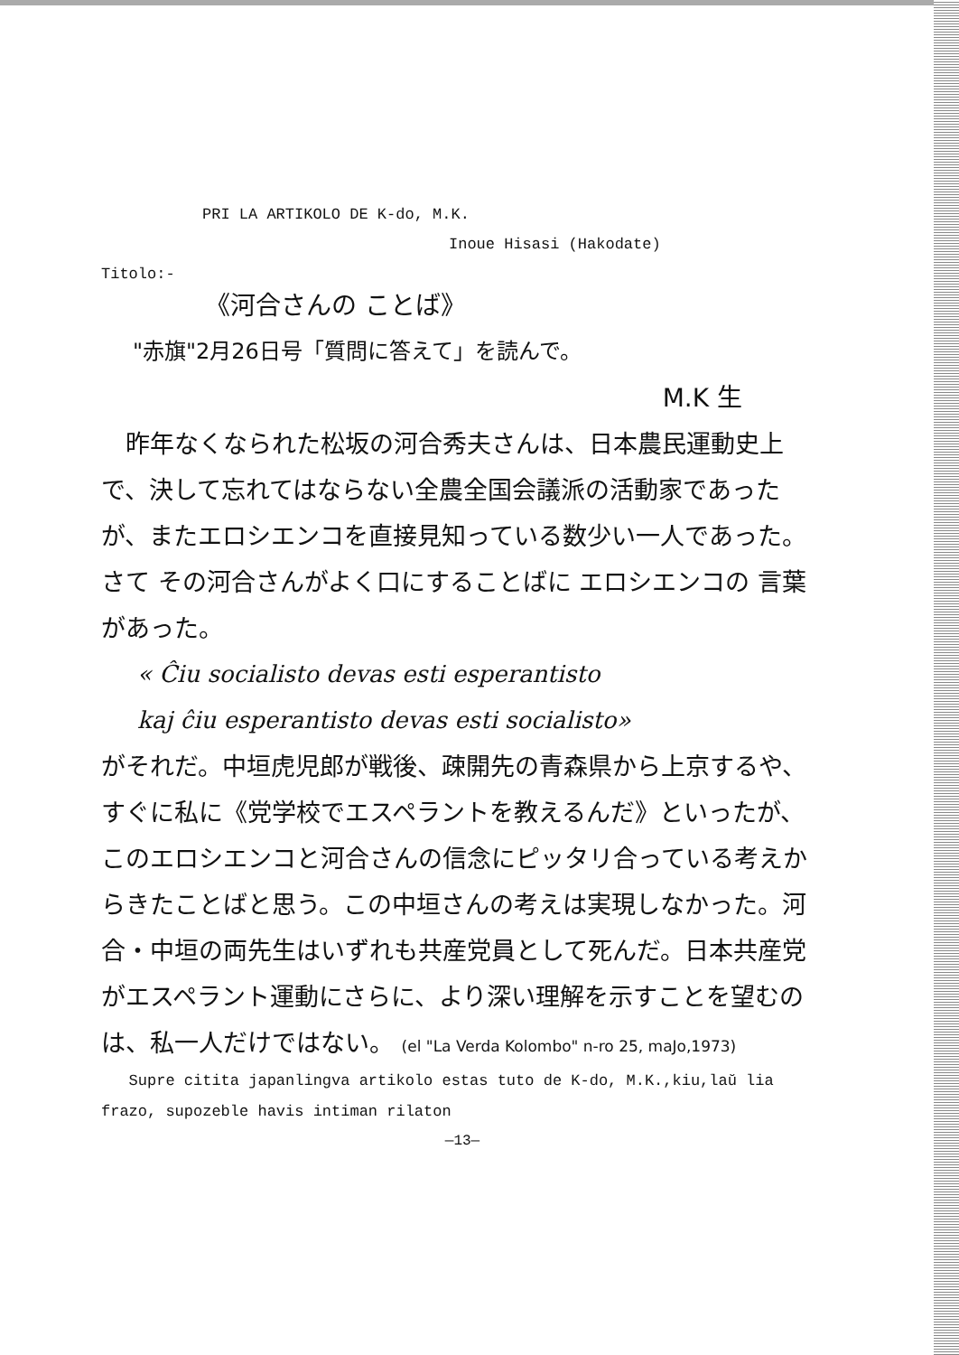PRI LA ARTIKOLO DE K-do, M.K.
Inoue Hisasi (Hakodate)
Titolo:-
《河合さんの ことば》
"赤旗"2月26日号「質問に答えて」を読んで。
M.K 生
　昨年なくなられた松坂の河合秀夫さんは、日本農民運動史上で、決して忘れてはならない全農全国会議派の活動家であったが、またエロシエンコを直接見知っている数少い一人であった。さて その河合さんがよく口にすることばに エロシエンコの 言葉があった。
« Ĉiu socialisto devas esti esperantisto
kaj ĉiu esperantisto devas esti socialisto»
がそれだ。中垣虎児郎が戦後、疎開先の青森県から上京するや、すぐに私に《党学校でエスペラントを教えるんだ》といったが、このエロシエンコと河合さんの信念にピッタリ合っている考えからきたことばと思う。この中垣さんの考えは実現しなかった。河合・中垣の両先生はいずれも共産党員として死んだ。日本共産党がエスペラント運動にさらに、より深い理解を示すことを望むのは、私一人だけではない。 (el "La Verda Kolombo" n-ro 25, maJo,1973)
Supre citita japanlingva artikolo estas tuto de K-do, M.K.,kiu,laŭ lia frazo, supozeble havis intiman rilaton
—13—